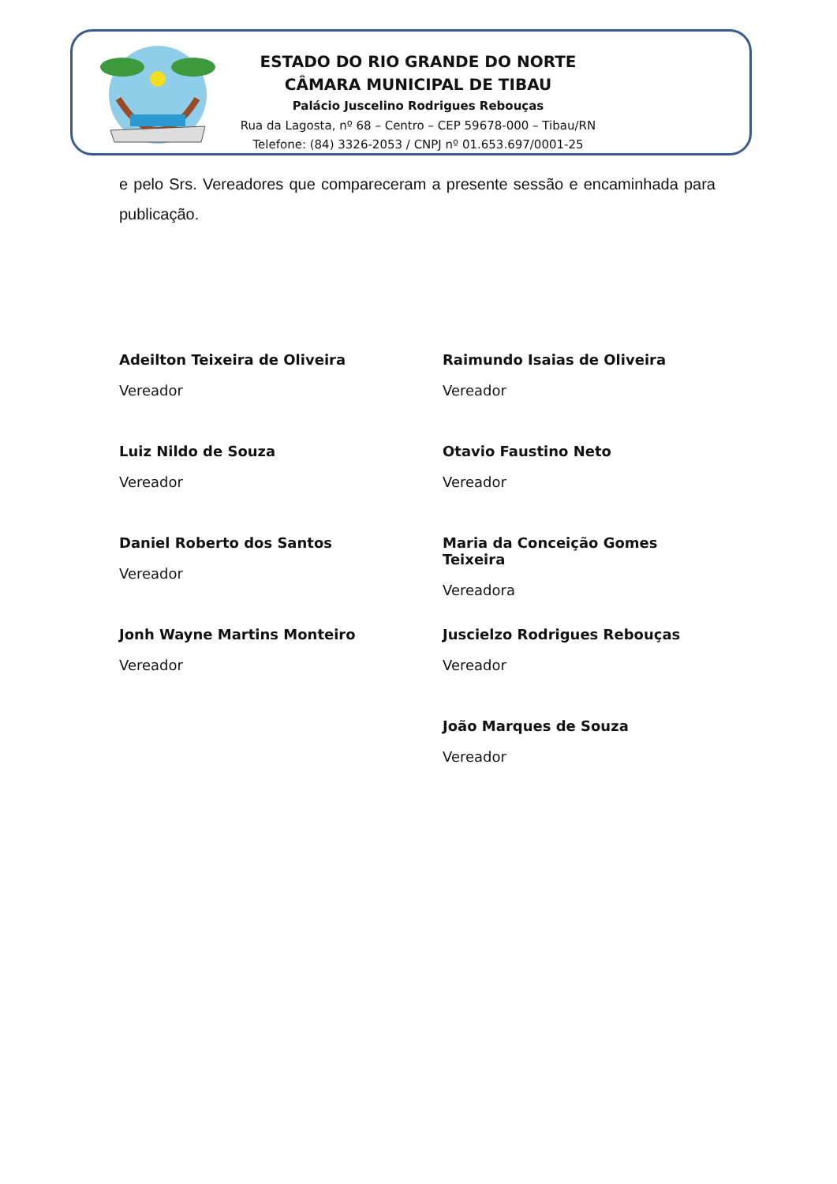ESTADO DO RIO GRANDE DO NORTE
CÂMARA MUNICIPAL DE TIBAU
Palácio Juscelino Rodrigues Rebouças
Rua da Lagosta, nº 68 – Centro – CEP 59678-000 – Tibau/RN
Telefone: (84) 3326-2053 / CNPJ nº 01.653.697/0001-25
e pelo Srs. Vereadores que compareceram a presente sessão e encaminhada para publicação.
Adeilton Teixeira de Oliveira
Vereador
Raimundo Isaias de Oliveira
Vereador
Luiz Nildo de Souza
Vereador
Otavio Faustino Neto
Vereador
Daniel Roberto dos Santos
Vereador
Maria da Conceição Gomes Teixeira
Vereadora
Jonh Wayne Martins Monteiro
Vereador
Juscielzo Rodrigues Rebouças
Vereador
João Marques de Souza
Vereador